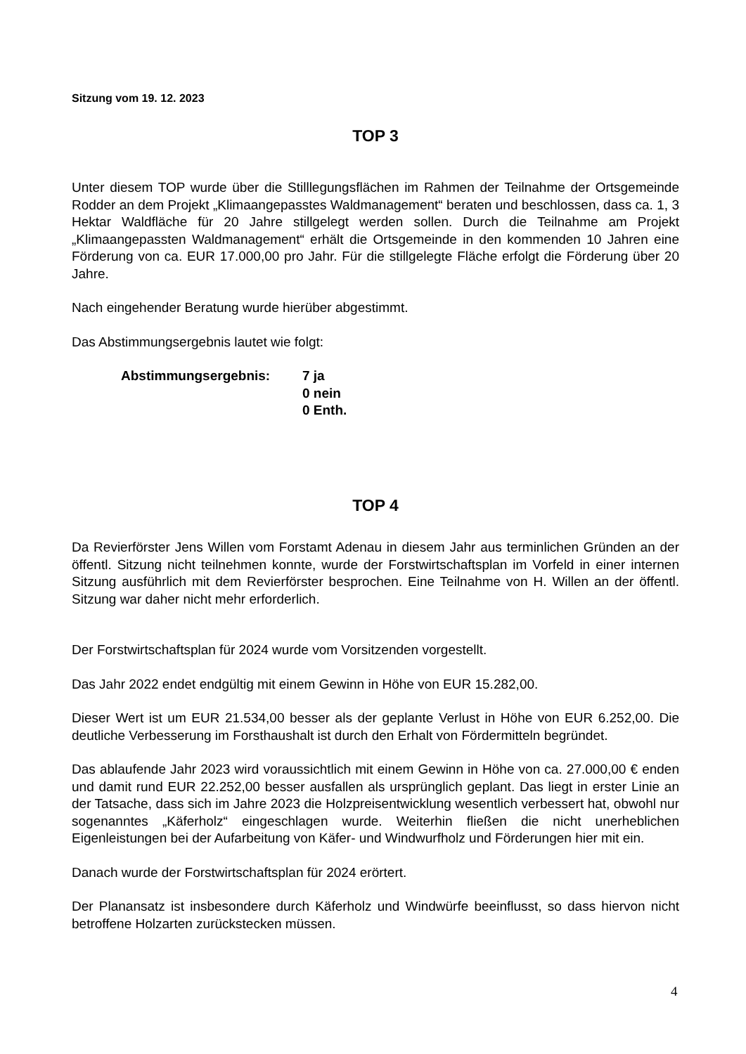Sitzung vom 19. 12. 2023
TOP 3
Unter diesem TOP wurde über die Stilllegungsflächen im Rahmen der Teilnahme der Ortsgemeinde Rodder an dem Projekt „Klimaangepasstes Waldmanagement“ beraten und beschlossen, dass ca. 1, 3 Hektar Waldfläche für 20 Jahre stillgelegt werden sollen. Durch die Teilnahme am Projekt „Klimaangepassten Waldmanagement“ erhält die Ortsgemeinde in den kommenden 10 Jahren eine Förderung von ca. EUR 17.000,00 pro Jahr. Für die stillgelegte Fläche erfolgt die Förderung über 20 Jahre.
Nach eingehender Beratung wurde hierüber abgestimmt.
Das Abstimmungsergebnis lautet wie folgt:
Abstimmungsergebnis: 7 ja
0 nein
0 Enth.
TOP 4
Da Revierförster Jens Willen vom Forstamt Adenau in diesem Jahr aus terminlichen Gründen an der öffentl. Sitzung nicht teilnehmen konnte, wurde der Forstwirtschaftsplan im Vorfeld in einer internen Sitzung ausführlich mit dem Revierförster besprochen. Eine Teilnahme von H. Willen an der öffentl. Sitzung war daher nicht mehr erforderlich.
Der Forstwirtschaftsplan für 2024 wurde vom Vorsitzenden vorgestellt.
Das Jahr 2022 endet endgültig mit einem Gewinn in Höhe von EUR 15.282,00.
Dieser Wert ist um EUR 21.534,00 besser als der geplante Verlust in Höhe von EUR 6.252,00. Die deutliche Verbesserung im Forsthaushalt ist durch den Erhalt von Fördermitteln begründet.
Das ablaufende Jahr 2023 wird voraussichtlich mit einem Gewinn in Höhe von ca. 27.000,00 € enden und damit rund EUR 22.252,00 besser ausfallen als ursprünglich geplant. Das liegt in erster Linie an der Tatsache, dass sich im Jahre 2023 die Holzpreisentwicklung wesentlich verbessert hat, obwohl nur sogenanntes „Käferholz“ eingeschlagen wurde. Weiterhin fließen die nicht unerheblichen Eigenleistungen bei der Aufarbeitung von Käfer- und Windwurfholz und Förderungen hier mit ein.
Danach wurde der Forstwirtschaftsplan für 2024 erörtert.
Der Planansatz ist insbesondere durch Käferholz und Windwürfe beeinflusst, so dass hiervon nicht betroffene Holzarten zurückstecken müssen.
4